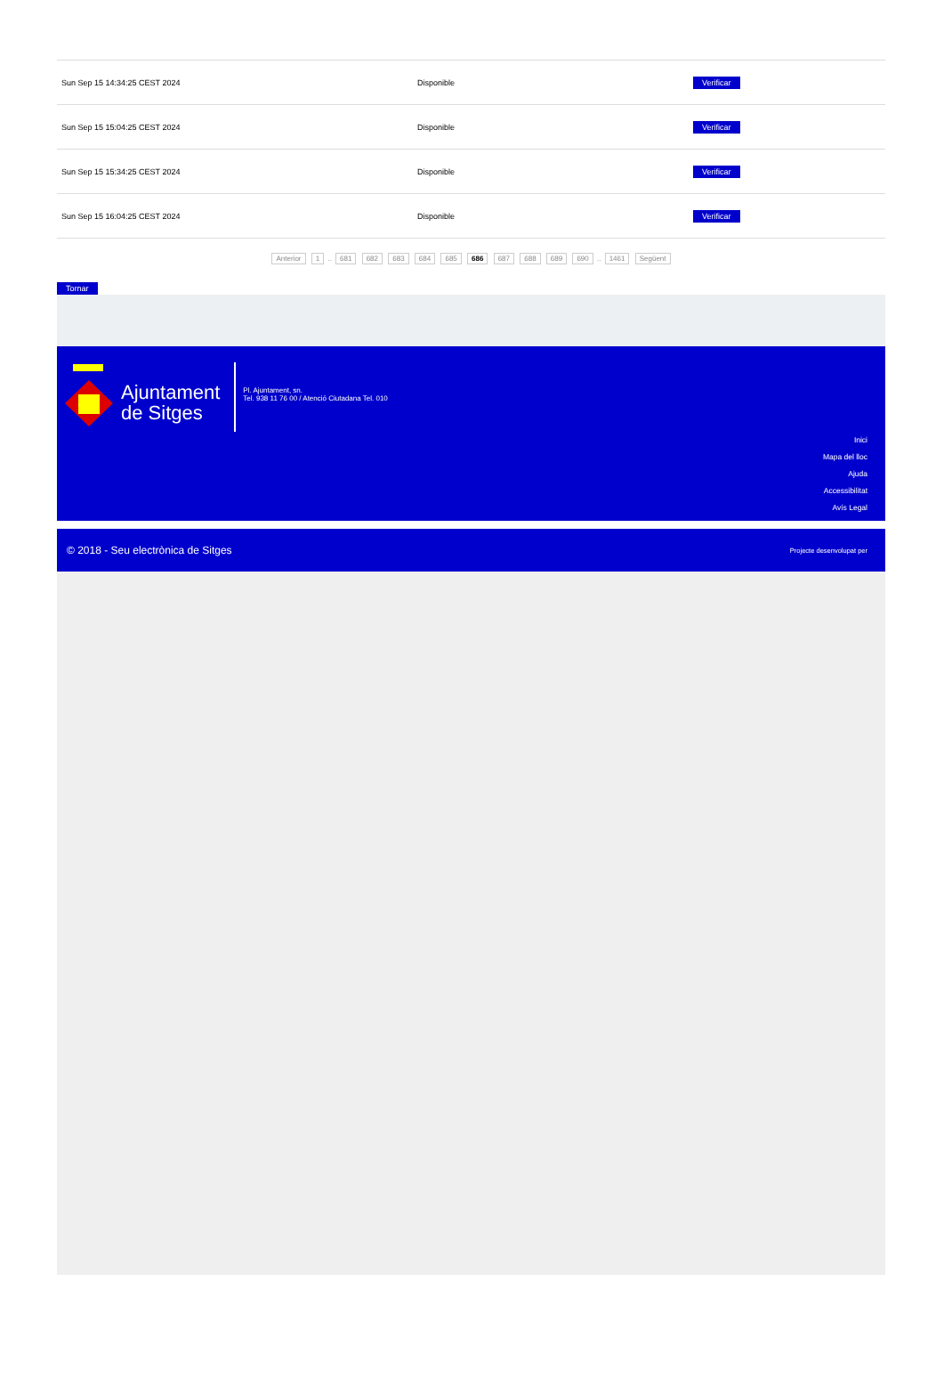| Sun Sep 15 14:34:25 CEST 2024 | Disponible | Verificar |
| Sun Sep 15 15:04:25 CEST 2024 | Disponible | Verificar |
| Sun Sep 15 15:34:25 CEST 2024 | Disponible | Verificar |
| Sun Sep 15 16:04:25 CEST 2024 | Disponible | Verificar |
Anterior 1 .. 681 682 683 684 685 686 687 688 689 690 .. 1461 Següent
Tornar
Ajuntament
de Sitges
Pl. Ajuntament, sn.
Tel. 938 11 76 00 / Atenció Ciutadana Tel. 010
Inici
Mapa del lloc
Ajuda
Accessibilitat
Avís Legal
© 2018 - Seu electrònica de Sitges Projecte desenvolupat per